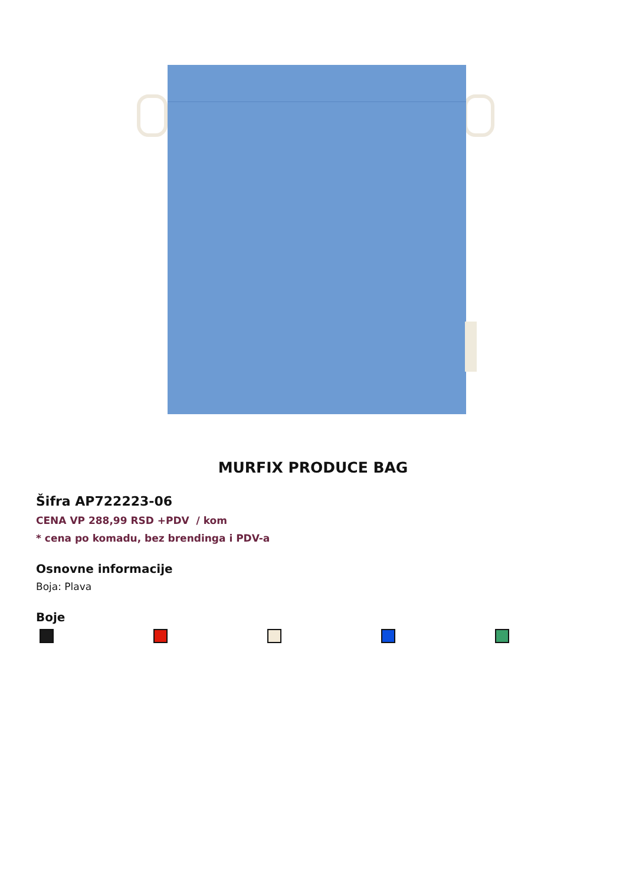MURFIX PRODUCE BAG
Šifra AP722223-06
CENA VP 288,99 RSD +PDV / kom
* cena po komadu, bez brendinga i PDV-a
Osnovne informacije
Boja: Plava
Boje